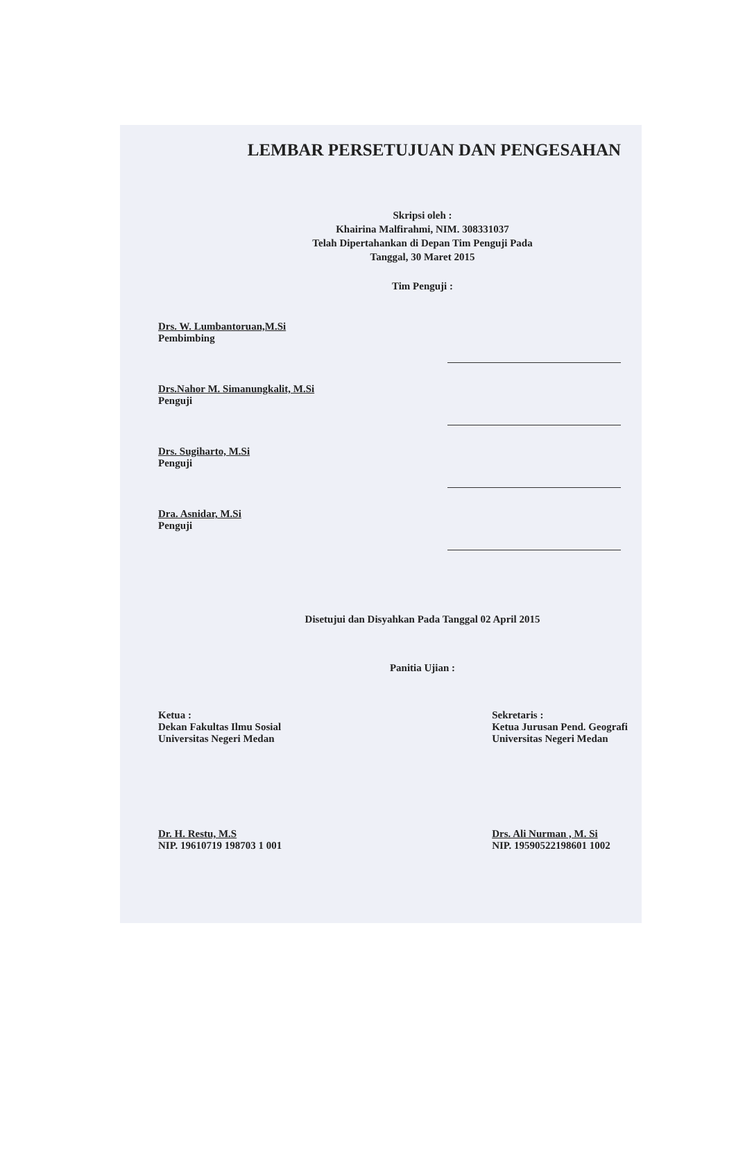LEMBAR PERSETUJUAN DAN PENGESAHAN
Skripsi oleh :
Khairina Malfirahmi, NIM. 308331037
Telah Dipertahankan di Depan Tim Penguji Pada
Tanggal, 30 Maret 2015
Tim Penguji :
Drs. W. Lumbantoruan,M.Si
Pembimbing
Drs.Nahor M. Simanungkalit, M.Si
Penguji
Drs. Sugiharto, M.Si
Penguji
Dra. Asnidar, M.Si
Penguji
Disetujui dan Disyahkan Pada Tanggal 02 April 2015
Panitia Ujian :
Ketua :
Dekan Fakultas Ilmu Sosial
Universitas Negeri Medan
Dr. H. Restu, M.S
NIP. 19610719 198703 1 001
Sekretaris :
Ketua Jurusan Pend. Geografi
Universitas Negeri Medan
Drs. Ali Nurman , M. Si
NIP. 19590522198601 1002